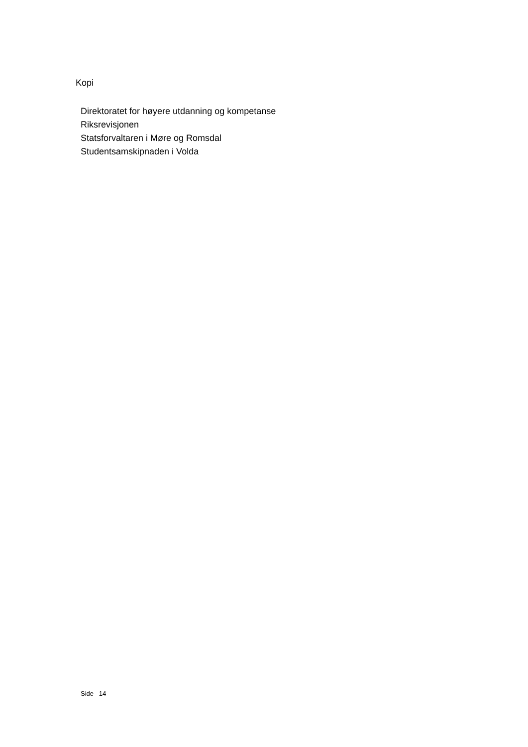Kopi
Direktoratet for høyere utdanning og kompetanse
Riksrevisjonen
Statsforvaltaren i Møre og Romsdal
Studentsamskipnaden i Volda
Side 14